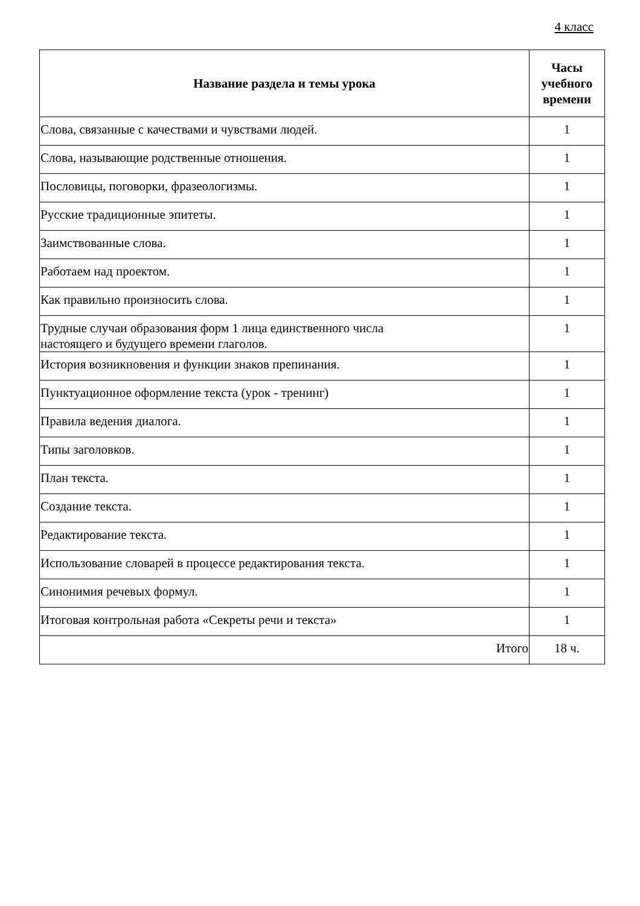4 класс
| Название раздела и темы урока | Часы учебного времени |
| --- | --- |
| Слова, связанные с качествами и чувствами людей. | 1 |
| Слова, называющие родственные отношения. | 1 |
| Пословицы, поговорки, фразеологизмы. | 1 |
| Русские традиционные эпитеты. | 1 |
| Заимствованные слова. | 1 |
| Работаем над проектом. | 1 |
| Как правильно произносить слова. | 1 |
| Трудные случаи образования форм 1 лица единственного числа настоящего и будущего времени глаголов. | 1 |
| История возникновения и функции знаков препинания. | 1 |
| Пунктуационное оформление текста (урок - тренинг) | 1 |
| Правила ведения диалога. | 1 |
| Типы заголовков. | 1 |
| План текста. | 1 |
| Создание текста. | 1 |
| Редактирование текста. | 1 |
| Использование словарей в процессе редактирования текста. | 1 |
| Синонимия речевых формул. | 1 |
| Итоговая контрольная работа «Секреты речи и текста» | 1 |
| Итого | 18 ч. |